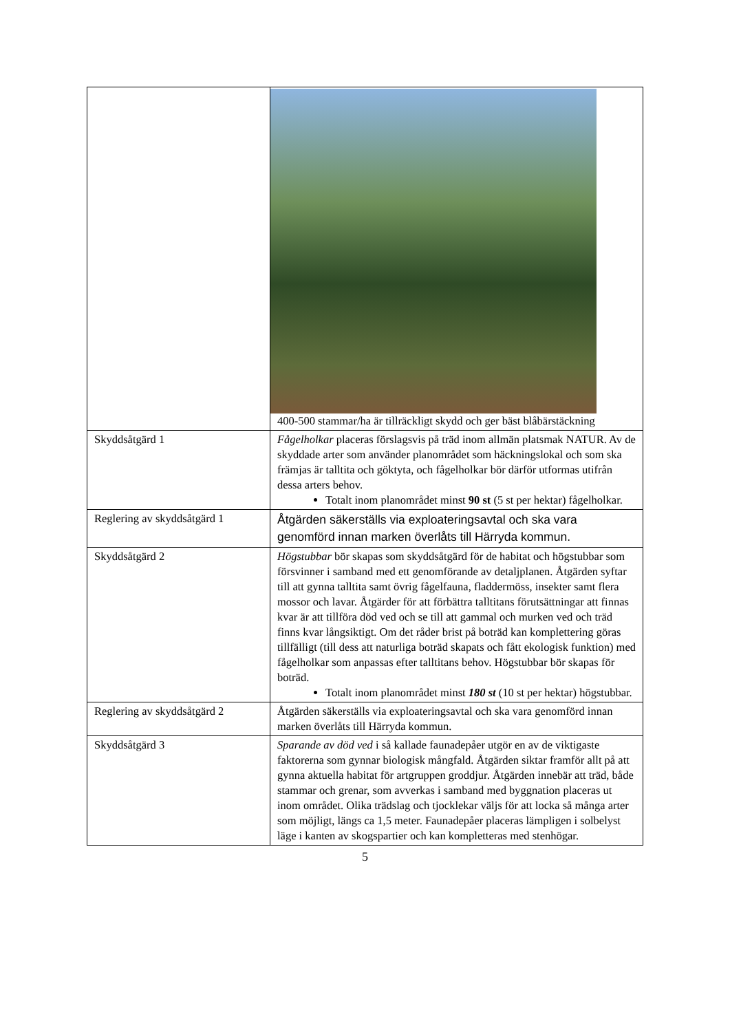| | 400-500 stammar/ha är tillräckligt skydd och ger bäst blåbärstäckning |
| Skyddsåtgärd 1 | Fågelholkar placeras förslagsvis på träd inom allmän platsmak NATUR. Av de skyddade arter som använder planområdet som häckningslokal och som ska främjas är talltita och göktyta, och fågelholkar bör därför utformas utifrån dessa arters behov. Totalt inom planområdet minst 90 st (5 st per hektar) fågelholkar. |
| Reglering av skyddsåtgärd 1 | Åtgärden säkerställs via exploateringsavtal och ska vara genomförd innan marken överlåts till Härryda kommun. |
| Skyddsåtgärd 2 | Högstubbar bör skapas som skyddsåtgärd för de habitat och högstubbar som försvinner i samband med ett genomförande av detaljplanen. Åtgärden syftar till att gynna talltita samt övrig fågelfauna, fladdermöss, insekter samt flera mossor och lavar. Åtgärder för att förbättra talltitans förutsättningar att finnas kvar är att tillföra död ved och se till att gammal och murken ved och träd finns kvar långsiktigt. Om det råder brist på boträd kan komplettering göras tillfälligt (till dess att naturliga boträd skapats och fått ekologisk funktion) med fågelholkar som anpassas efter talltitans behov. Högstubbar bör skapas för boträd. Totalt inom planområdet minst 180 st (10 st per hektar) högstubbar. |
| Reglering av skyddsåtgärd 2 | Åtgärden säkerställs via exploateringsavtal och ska vara genomförd innan marken överlåts till Härryda kommun. |
| Skyddsåtgärd 3 | Sparande av död ved i så kallade faunadepåer utgör en av de viktigaste faktorerna som gynnar biologisk mångfald. Åtgärden siktar framför allt på att gynna aktuella habitat för artgruppen groddjur. Åtgärden innebär att träd, både stammar och grenar, som avverkas i samband med byggnation placeras ut inom området. Olika trädslag och tjocklekar väljs för att locka så många arter som möjligt, längs ca 1,5 meter. Faunadepåer placeras lämpligen i solbelyst läge i kanten av skogspartier och kan kompletteras med stenhögar. |
5